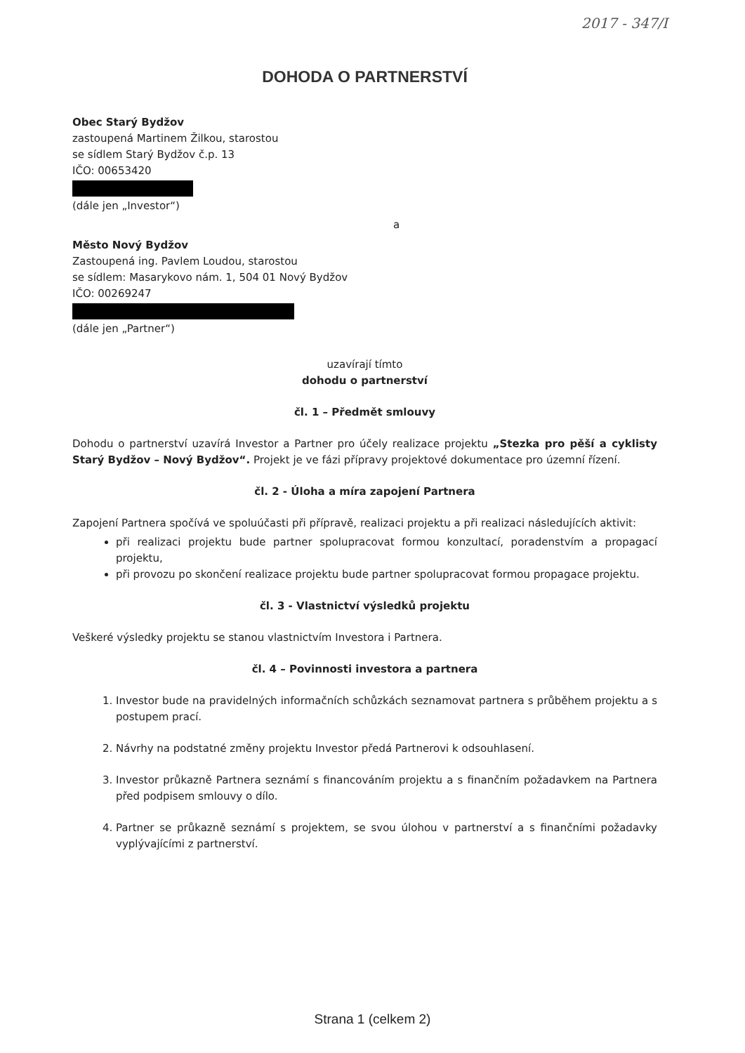2017 - 347/I
DOHODA O PARTNERSTVÍ
Obec Starý Bydžov
zastoupená Martinem Žilkou, starostou
se sídlem Starý Bydžov č.p. 13
IČO: 00653420
(dále jen „Investor“)
a
Město Nový Bydžov
Zastoupená ing. Pavlem Loudou, starostou
se sídlem: Masarykovo nám. 1, 504 01 Nový Bydžov
IČO: 00269247
(dále jen „Partner“)
uzavírají tímto
dohodu o partnerství
čl. 1 – Předmět smlouvy
Dohodu o partnerství uzavírá Investor a Partner pro účely realizace projektu „Stezka pro pěší a cyklisty Starý Bydžov – Nový Bydžov“. Projekt je ve fázi přípravy projektové dokumentace pro územní řízení.
čl. 2 - Úloha a míra zapojení Partnera
Zapojení Partnera spočívá ve spoluúčasti při přípravě, realizaci projektu a při realizaci následujících aktivit:
při realizaci projektu bude partner spolupracovat formou konzultací, poradenstvím a propagací projektu,
při provozu po skončení realizace projektu bude partner spolupracovat formou propagace projektu.
čl. 3 - Vlastnictví výsledků projektu
Veškeré výsledky projektu se stanou vlastnictvím Investora i Partnera.
čl. 4 – Povinnosti investora a partnera
1. Investor bude na pravidelných informačních schůzkách seznamovat partnera s průběhem projektu a s postupem prací.
2. Návrhy na podstatné změny projektu Investor předá Partnerovi k odsouhlasení.
3. Investor průkazně Partnera seznámí s financováním projektu a s finančním požadavkem na Partnera před podpisem smlouvy o dílo.
4. Partner se průkazně seznámí s projektem, se svou úlohou v partnerství a s finančními požadavky vyplývajícími z partnerství.
Strana 1 (celkem 2)